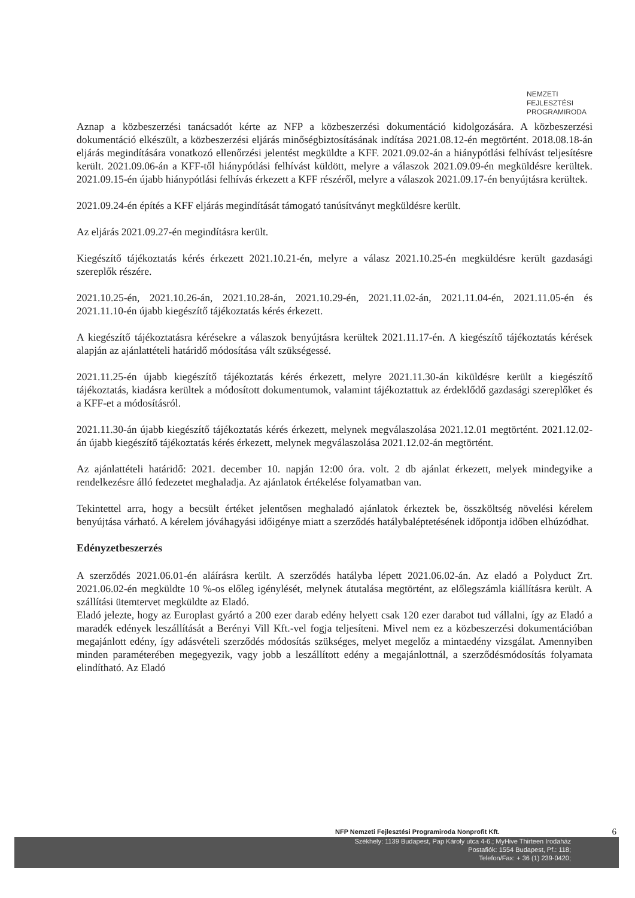NEMZETI
FEJLESZTÉSI
PROGRAMIRODA
Aznap a közbeszerzési tanácsadót kérte az NFP a közbeszerzési dokumentáció kidolgozására. A közbeszerzési dokumentáció elkészült, a közbeszerzési eljárás minőségbiztosításának indítása 2021.08.12-én megtörtént. 2018.08.18-án eljárás megindítására vonatkozó ellenőrzési jelentést megküldte a KFF. 2021.09.02-án a hiánypótlási felhívást teljesítésre került. 2021.09.06-án a KFF-től hiánypótlási felhívást küldött, melyre a válaszok 2021.09.09-én megküldésre kerültek. 2021.09.15-én újabb hiánypótlási felhívás érkezett a KFF részéről, melyre a válaszok 2021.09.17-én benyújtásra kerültek.
2021.09.24-én építés a KFF eljárás megindítását támogató tanúsítványt megküldésre került.
Az eljárás 2021.09.27-én megindításra került.
Kiegészítő tájékoztatás kérés érkezett 2021.10.21-én, melyre a válasz 2021.10.25-én megküldésre került gazdasági szereplők részére.
2021.10.25-én, 2021.10.26-án, 2021.10.28-án, 2021.10.29-én, 2021.11.02-án, 2021.11.04-én, 2021.11.05-én és 2021.11.10-én újabb kiegészítő tájékoztatás kérés érkezett.
A kiegészítő tájékoztatásra kérésekre a válaszok benyújtásra kerültek 2021.11.17-én. A kiegészítő tájékoztatás kérések alapján az ajánlattételi határidő módosítása vált szükségessé.
2021.11.25-én újabb kiegészítő tájékoztatás kérés érkezett, melyre 2021.11.30-án kiküldésre került a kiegészítő tájékoztatás, kiadásra kerültek a módosított dokumentumok, valamint tájékoztattuk az érdeklődő gazdasági szereplőket és a KFF-et a módosításról.
2021.11.30-án újabb kiegészítő tájékoztatás kérés érkezett, melynek megválaszolása 2021.12.01 megtörtént. 2021.12.02-án újabb kiegészítő tájékoztatás kérés érkezett, melynek megválaszolása 2021.12.02-án megtörtént.
Az ajánlattételi határidő: 2021. december 10. napján 12:00 óra. volt. 2 db ajánlat érkezett, melyek mindegyike a rendelkezésre álló fedezetet meghaladja. Az ajánlatok értékelése folyamatban van.
Tekintettel arra, hogy a becsült értéket jelentősen meghaladó ajánlatok érkeztek be, összköltség növelési kérelem benyújtása várható. A kérelem jóváhagyási időigénye miatt a szerződés hatálybaléptetésének időpontja időben elhúzódhat.
Edényzetbeszerzés
A szerződés 2021.06.01-én aláírásra került. A szerződés hatályba lépett 2021.06.02-án. Az eladó a Polyduct Zrt. 2021.06.02-én megküldte 10 %-os előleg igénylését, melynek átutalása megtörtént, az előlegszámla kiállításra került. A szállítási ütemtervet megküldte az Eladó.
Eladó jelezte, hogy az Europlast gyártó a 200 ezer darab edény helyett csak 120 ezer darabot tud vállalni, így az Eladó a maradék edények leszállítását a Berényi Vill Kft.-vel fogja teljesíteni. Mivel nem ez a közbeszerzési dokumentációban megajánlott edény, így adásvételi szerződés módosítás szükséges, melyet megelőz a mintaedény vizsgálat. Amennyiben minden paraméterében megegyezik, vagy jobb a leszállított edény a megajánlottnál, a szerződésmódosítás folyamata elindítható. Az Eladó
NFP Nemzeti Fejlesztési Programiroda Nonprofit Kft. 6
Székhely: 1139 Budapest, Pap Károly utca 4-6.; MyHive Thirteen Irodaház
Postafiók: 1554 Budapest, Pf.: 118;
Telefon/Fax: + 36 (1) 239-0420;